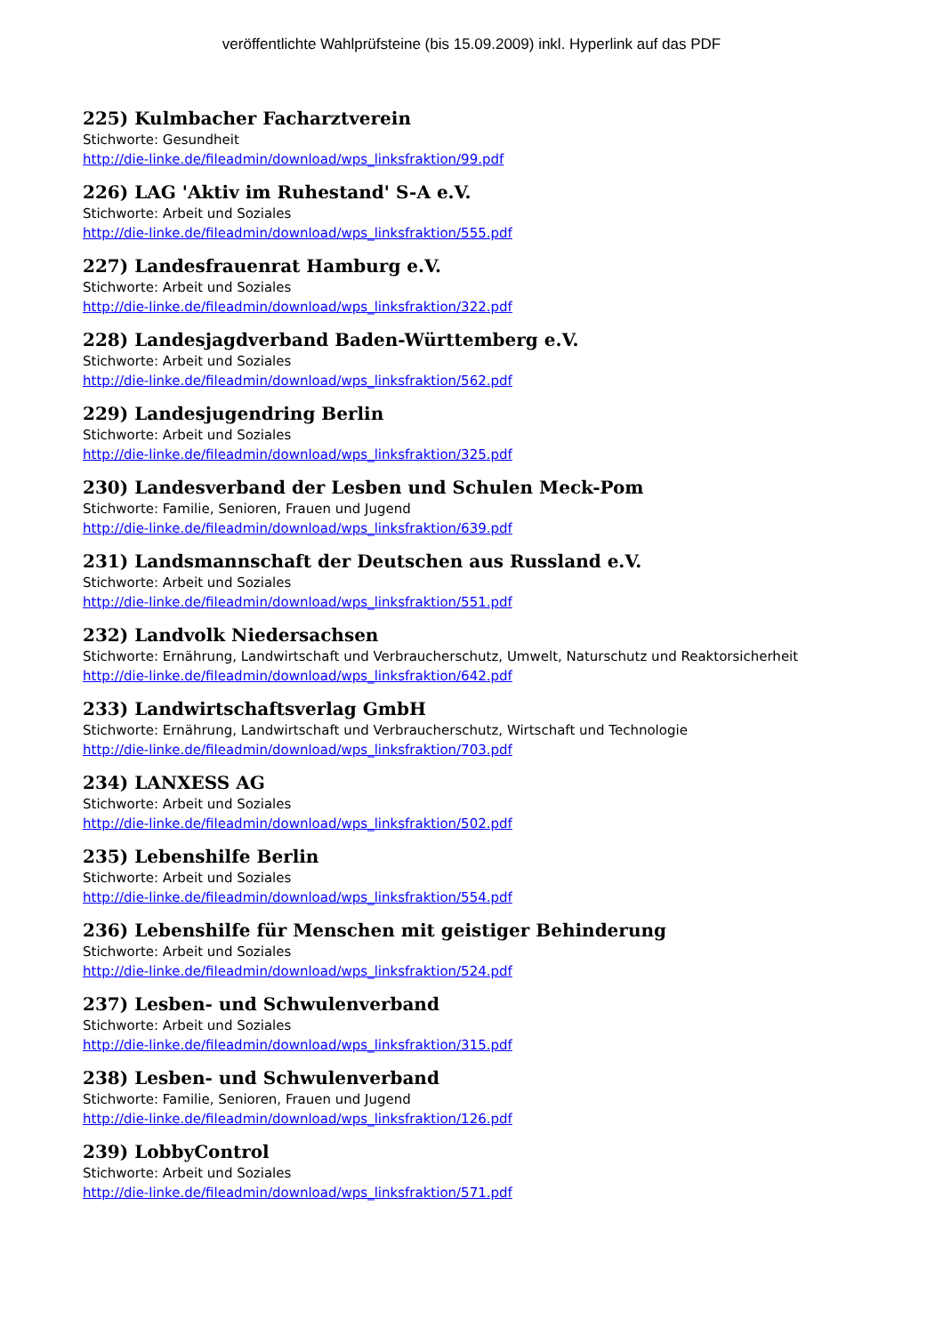veröffentlichte Wahlprüfsteine (bis 15.09.2009) inkl. Hyperlink auf das PDF
225) Kulmbacher Facharztverein
Stichworte: Gesundheit
http://die-linke.de/fileadmin/download/wps_linksfraktion/99.pdf
226) LAG 'Aktiv im Ruhestand' S-A e.V.
Stichworte: Arbeit und Soziales
http://die-linke.de/fileadmin/download/wps_linksfraktion/555.pdf
227) Landesfrauenrat Hamburg e.V.
Stichworte: Arbeit und Soziales
http://die-linke.de/fileadmin/download/wps_linksfraktion/322.pdf
228) Landesjagdverband Baden-Württemberg e.V.
Stichworte: Arbeit und Soziales
http://die-linke.de/fileadmin/download/wps_linksfraktion/562.pdf
229) Landesjugendring Berlin
Stichworte: Arbeit und Soziales
http://die-linke.de/fileadmin/download/wps_linksfraktion/325.pdf
230) Landesverband der Lesben und Schulen Meck-Pom
Stichworte: Familie, Senioren, Frauen und Jugend
http://die-linke.de/fileadmin/download/wps_linksfraktion/639.pdf
231) Landsmannschaft der Deutschen aus Russland e.V.
Stichworte: Arbeit und Soziales
http://die-linke.de/fileadmin/download/wps_linksfraktion/551.pdf
232) Landvolk Niedersachsen
Stichworte: Ernährung, Landwirtschaft und Verbraucherschutz, Umwelt, Naturschutz und Reaktorsicherheit
http://die-linke.de/fileadmin/download/wps_linksfraktion/642.pdf
233) Landwirtschaftsverlag GmbH
Stichworte: Ernährung, Landwirtschaft und Verbraucherschutz, Wirtschaft und Technologie
http://die-linke.de/fileadmin/download/wps_linksfraktion/703.pdf
234) LANXESS AG
Stichworte: Arbeit und Soziales
http://die-linke.de/fileadmin/download/wps_linksfraktion/502.pdf
235) Lebenshilfe Berlin
Stichworte: Arbeit und Soziales
http://die-linke.de/fileadmin/download/wps_linksfraktion/554.pdf
236) Lebenshilfe für Menschen mit geistiger Behinderung
Stichworte: Arbeit und Soziales
http://die-linke.de/fileadmin/download/wps_linksfraktion/524.pdf
237) Lesben- und Schwulenverband
Stichworte: Arbeit und Soziales
http://die-linke.de/fileadmin/download/wps_linksfraktion/315.pdf
238) Lesben- und Schwulenverband
Stichworte: Familie, Senioren, Frauen und Jugend
http://die-linke.de/fileadmin/download/wps_linksfraktion/126.pdf
239) LobbyControl
Stichworte: Arbeit und Soziales
http://die-linke.de/fileadmin/download/wps_linksfraktion/571.pdf